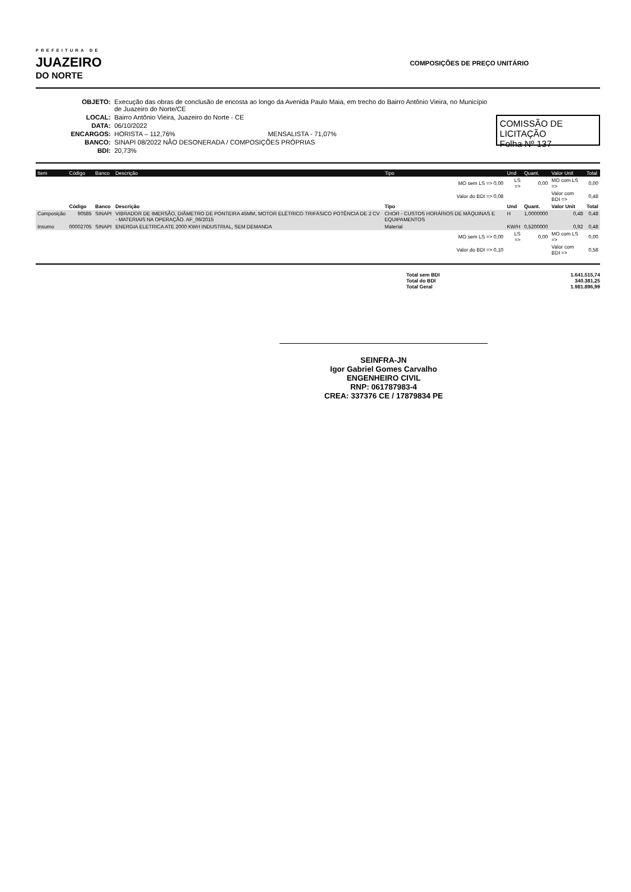PREFEITURA DE
JUAZEIRO
DO NORTE
COMPOSIÇÕES DE PREÇO UNITÁRIO
| OBJETO: | Execução das obras de conclusão de encosta ao longo da Avenida Paulo Maia, em trecho do Bairro Antônio Vieira, no Município de Juazeiro do Norte/CE |
| LOCAL: | Bairro Antônio Vieira, Juazeiro do Norte - CE |
| DATA: | 06/10/2022 |
| ENCARGOS: | HORISTA – 112,76% MENSALISTA - 71,07% |
| BANCO: | SINAPI 08/2022 NÃO DESONERADA / COMPOSIÇÕES PRÓPRIAS |
| BDI: | 20,73% |
COMISSÃO DE LICITAÇÃO
Folha Nº 137
| Item | Código | Banco | Descrição | Tipo | Und | Quant. | Valor Unit | Total |
| --- | --- | --- | --- | --- | --- | --- | --- | --- |
| | | | | MO sem LS => 0,00 | LS => | 0,00 | MO com LS => | 0,00 |
| | | | | Valor do BDI => 0,08 | | | Valor com BDI => | 0,48 |
| | Código | Banco | Descrição | Tipo | Und | Quant. | Valor Unit | Total |
| Composição | 90585 | SINAPI | VIBRADOR DE IMERSÃO, DIÂMETRO DE PONTEIRA 45MM, MOTOR ELÉTRICO TRIFÁSICO POTÊNCIA DE 2 CV - MATERIAIS NA OPERAÇÃO. AF_06/2015 | CHOR - CUSTOS HORÁRIOS DE MÁQUINAS E EQUIPAMENTOS | H | 1,0000000 | 0,48 | 0,48 |
| Insumo | 00002705 | SINAPI | ENERGIA ELETRICA ATE 2000 KWH INDUSTRIAL, SEM DEMANDA | Material | KW/H | 0,5200000 | 0,92 | 0,48 |
| | | | | MO sem LS => 0,00 | LS => | 0,00 | MO com LS => | 0,00 |
| | | | | Valor do BDI => 0,10 | | | Valor com BDI => | 0,58 |
Total sem BDI
Total do BDI
Total Geral
1.641.515,74
340.381,25
1.981.896,99
SEINFRA-JN
Igor Gabriel Gomes Carvalho
ENGENHEIRO CIVIL
RNP: 061787983-4
CREA: 337376 CE / 17879834 PE